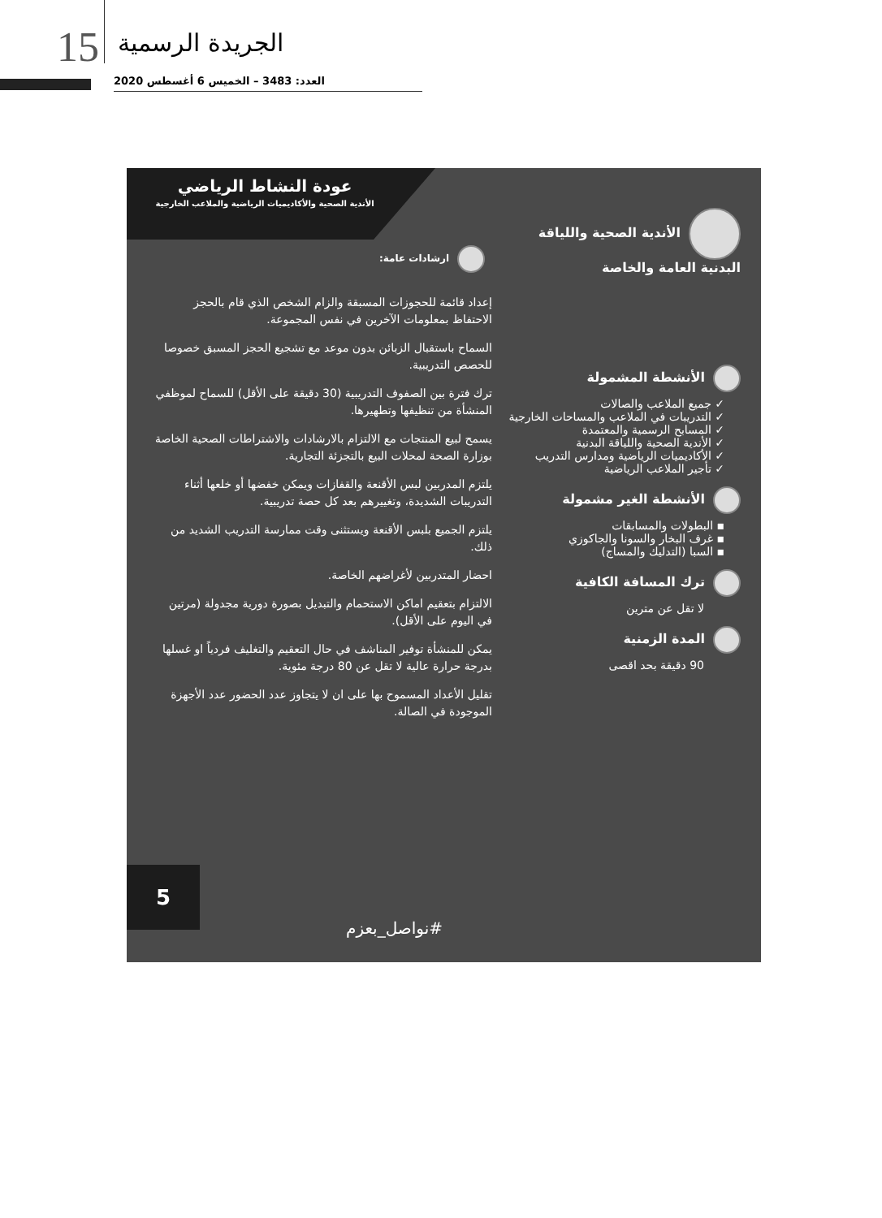15 الجريدة الرسمية
العدد: 3483 – الخميس 6 أغسطس 2020
عودة النشاط الرياضي
الأندية الصحية والأكاديميات الرياضية والملاعب الخارجية
الأندية الصحية واللياقة البدنية العامة والخاصة
الأنشطة المشمولة
✓ جميع الملاعب والصالات
✓ التدريبات في الملاعب والمساحات الخارجية
✓ المسابح الرسمية والمعتمدة
✓ الأندية الصحية واللياقة البدنية
✓ الأكاديميات الرياضية ومدارس التدريب
✓ تأجير الملاعب الرياضية
الأنشطة الغير مشمولة
▪ البطولات والمسابقات
▪ غرف البخار والسونا والجاكوزي
▪ السبا (التدليك والمساج)
ترك المسافة الكافية
لا تقل عن مترين
المدة الزمنية
90 دقيقة بحد اقصى
ارشادات عامة:
إعداد قائمة للحجوزات المسبقة والزام الشخص الذي قام بالحجز الاحتفاظ بمعلومات الآخرين في نفس المجموعة.
السماح باستقبال الزبائن بدون موعد مع تشجيع الحجز المسبق خصوصا للحصص التدريبية.
ترك فترة بين الصفوف التدريبية (30 دقيقة على الأقل) للسماح لموظفي المنشأة من تنظيفها وتطهيرها.
يسمح لبيع المنتجات مع الالتزام بالارشادات والاشتراطات الصحية الخاصة بوزارة الصحة لمحلات البيع بالتجزئة التجارية.
يلتزم المدربين لبس الأقنعة والقفازات ويمكن خفضها أو خلعها أثناء التدريبات الشديدة، وتغييرهم بعد كل حصة تدريبية.
يلتزم الجميع بلبس الأقنعة ويستثنى وقت ممارسة التدريب الشديد من ذلك.
احضار المتدربين لأغراضهم الخاصة.
الالتزام بتعقيم اماكن الاستحمام والتبديل بصورة دورية مجدولة (مرتين في اليوم على الأقل).
يمكن للمنشأة توفير المناشف في حال التعقيم والتغليف فردياً او غسلها بدرجة حرارة عالية لا تقل عن 80 درجة مئوية.
تقليل الأعداد المسموح بها على ان لا يتجاوز عدد الحضور عدد الأجهزة الموجودة في الصالة.
5 #نواصل_بعزم